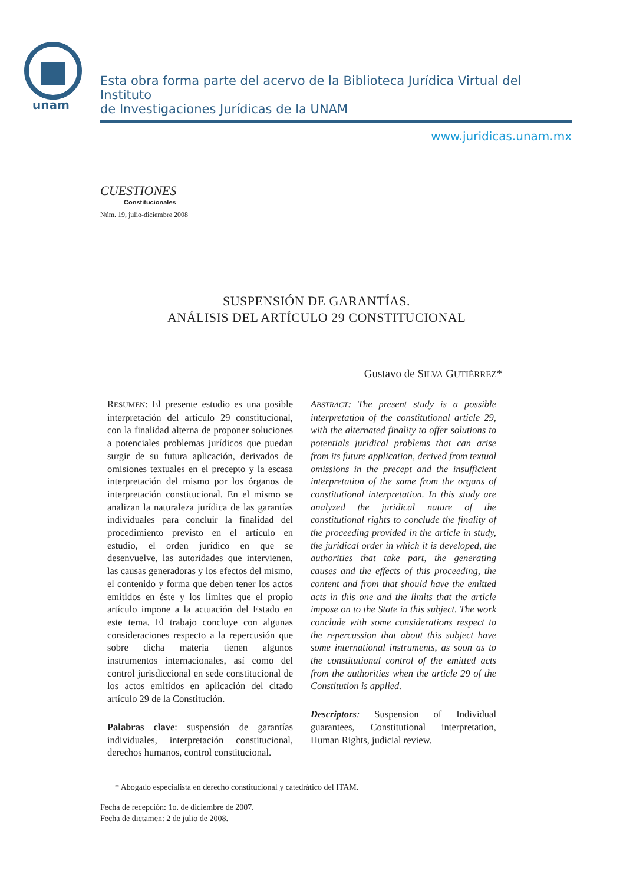unam
Esta obra forma parte del acervo de la Biblioteca Jurídica Virtual del Instituto
de Investigaciones Jurídicas de la UNAM
www.juridicas.unam.mx
CUESTIONES
Constitucionales
Núm. 19, julio-diciembre 2008
SUSPENSIÓN DE GARANTÍAS.
ANÁLISIS DEL ARTÍCULO 29 CONSTITUCIONAL
Gustavo de SILVA GUTIÉRREZ*
RESUMEN: El presente estudio es una posible interpretación del artículo 29 constitucional, con la finalidad alterna de proponer soluciones a potenciales problemas jurídicos que puedan surgir de su futura aplicación, derivados de omisiones textuales en el precepto y la escasa interpretación del mismo por los órganos de interpretación constitucional. En el mismo se analizan la naturaleza jurídica de las garantías individuales para concluir la finalidad del procedimiento previsto en el artículo en estudio, el orden jurídico en que se desenvuelve, las autoridades que intervienen, las causas generadoras y los efectos del mismo, el contenido y forma que deben tener los actos emitidos en éste y los límites que el propio artículo impone a la actuación del Estado en este tema. El trabajo concluye con algunas consideraciones respecto a la repercusión que sobre dicha materia tienen algunos instrumentos internacionales, así como del control jurisdiccional en sede constitucional de los actos emitidos en aplicación del citado artículo 29 de la Constitución.
Palabras clave: suspensión de garantías individuales, interpretación constitucional, derechos humanos, control constitucional.
ABSTRACT: The present study is a possible interpretation of the constitutional article 29, with the alternated finality to offer solutions to potentials juridical problems that can arise from its future application, derived from textual omissions in the precept and the insufficient interpretation of the same from the organs of constitutional interpretation. In this study are analyzed the juridical nature of the constitutional rights to conclude the finality of the proceeding provided in the article in study, the juridical order in which it is developed, the authorities that take part, the generating causes and the effects of this proceeding, the content and from that should have the emitted acts in this one and the limits that the article impose on to the State in this subject. The work conclude with some considerations respect to the repercussion that about this subject have some international instruments, as soon as to the constitutional control of the emitted acts from the authorities when the article 29 of the Constitution is applied.
Descriptors: Suspension of Individual guarantees, Constitutional interpretation, Human Rights, judicial review.
* Abogado especialista en derecho constitucional y catedrático del ITAM.
Fecha de recepción: 1o. de diciembre de 2007.
Fecha de dictamen: 2 de julio de 2008.